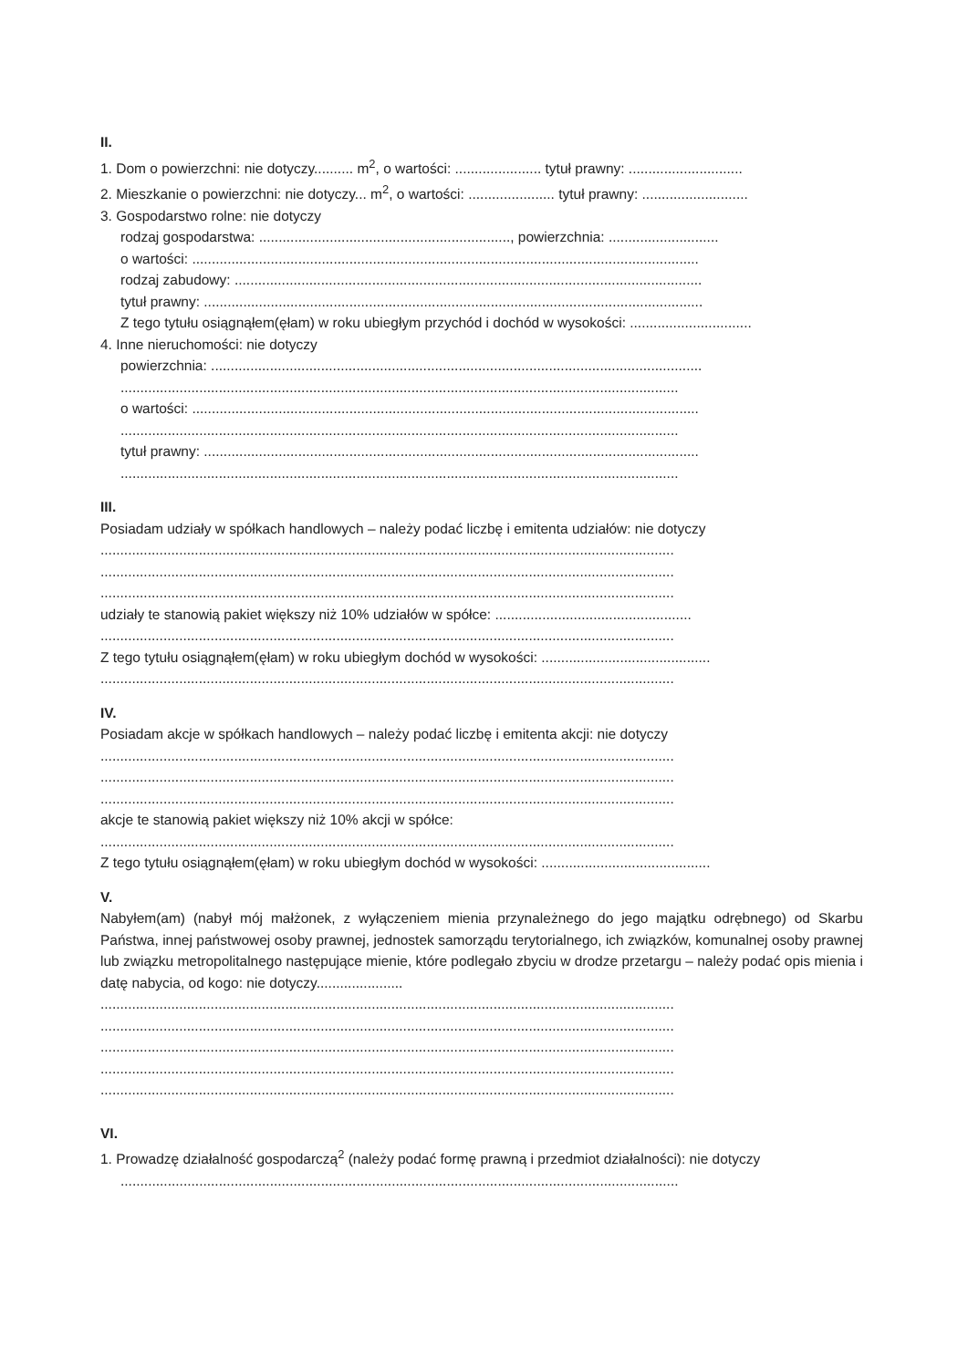II.
1. Dom o powierzchni: nie dotyczy.......... m<sup>2</sup>, o wartości: ...................... tytuł prawny: .............................
2. Mieszkanie o powierzchni: nie dotyczy... m<sup>2</sup>, o wartości: ...................... tytuł prawny: ...........................
3. Gospodarstwo rolne: nie dotyczy
rodzaj gospodarstwa: ................................................................, powierzchnia: ............................
o wartości: .................................................................................................................................
rodzaj zabudowy: .......................................................................................................................
tytuł prawny: ...............................................................................................................................
Z tego tytułu osiągnąłem(ęłam) w roku ubiegłym przychód i dochód w wysokości: ...............................
4. Inne nieruchomości: nie dotyczy
powierzchnia: .............................................................................................................................
..............................................................................................................................................
o wartości: .................................................................................................................................
..............................................................................................................................................
tytuł prawny: ..............................................................................................................................
..............................................................................................................................................
III.
Posiadam udziały w spółkach handlowych – należy podać liczbę i emitenta udziałów: nie dotyczy
..................................................................................................................................................
..................................................................................................................................................
..................................................................................................................................................
udziały te stanowią pakiet większy niż 10% udziałów w spółce: ..................................................
..................................................................................................................................................
Z tego tytułu osiągnąłem(ęłam) w roku ubiegłym dochód w wysokości: ...........................................
..................................................................................................................................................
IV.
Posiadam akcje w spółkach handlowych – należy podać liczbę i emitenta akcji: nie dotyczy
..................................................................................................................................................
..................................................................................................................................................
..................................................................................................................................................
akcje te stanowią pakiet większy niż 10% akcji w spółce:
..................................................................................................................................................
Z tego tytułu osiągnąłem(ęłam) w roku ubiegłym dochód w wysokości: ...........................................
V.
Nabyłem(am) (nabył mój małżonek, z wyłączeniem mienia przynależnego do jego majątku odrębnego) od Skarbu Państwa, innej państwowej osoby prawnej, jednostek samorządu terytorialnego, ich związków, komunalnej osoby prawnej lub związku metropolitalnego następujące mienie, które podlegało zbyciu w drodze przetargu – należy podać opis mienia i datę nabycia, od kogo: nie dotyczy......................
..................................................................................................................................................
..................................................................................................................................................
..................................................................................................................................................
..................................................................................................................................................
..................................................................................................................................................
VI.
1. Prowadzę działalność gospodarczą<sup>2</sup> (należy podać formę prawną i przedmiot działalności): nie dotyczy
..............................................................................................................................................